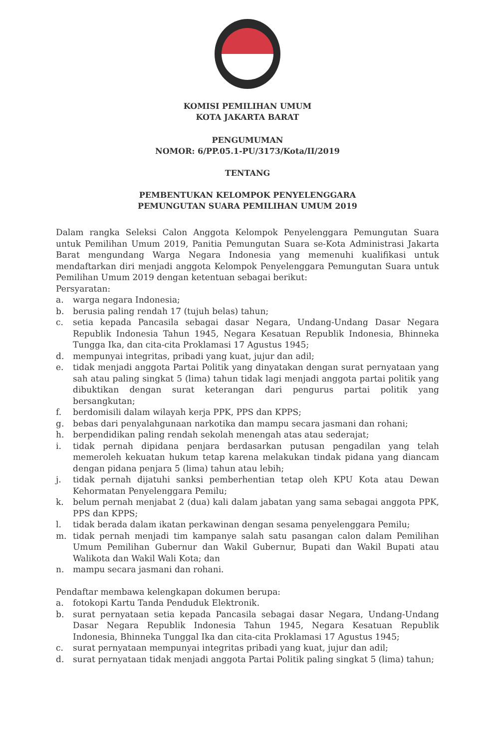KOMISI PEMILIHAN UMUM
KOTA JAKARTA BARAT
PENGUMUMAN
NOMOR: 6/PP.05.1-PU/3173/Kota/II/2019
TENTANG
PEMBENTUKAN KELOMPOK PENYELENGGARA
PEMUNGUTAN SUARA PEMILIHAN UMUM 2019
Dalam rangka Seleksi Calon Anggota Kelompok Penyelenggara Pemungutan Suara untuk Pemilihan Umum 2019, Panitia Pemungutan Suara se-Kota Administrasi Jakarta Barat mengundang Warga Negara Indonesia yang memenuhi kualifikasi untuk mendaftarkan diri menjadi anggota Kelompok Penyelenggara Pemungutan Suara untuk Pemilihan Umum 2019 dengan ketentuan sebagai berikut:
Persyaratan:
a. warga negara Indonesia;
b. berusia paling rendah 17 (tujuh belas) tahun;
c. setia kepada Pancasila sebagai dasar Negara, Undang-Undang Dasar Negara Republik Indonesia Tahun 1945, Negara Kesatuan Republik Indonesia, Bhinneka Tungga Ika, dan cita-cita Proklamasi 17 Agustus 1945;
d. mempunyai integritas, pribadi yang kuat, jujur dan adil;
e. tidak menjadi anggota Partai Politik yang dinyatakan dengan surat pernyataan yang sah atau paling singkat 5 (lima) tahun tidak lagi menjadi anggota partai politik yang dibuktikan dengan surat keterangan dari pengurus partai politik yang bersangkutan;
f. berdomisili dalam wilayah kerja PPK, PPS dan KPPS;
g. bebas dari penyalahgunaan narkotika dan mampu secara jasmani dan rohani;
h. berpendidikan paling rendah sekolah menengah atas atau sederajat;
i. tidak pernah dipidana penjara berdasarkan putusan pengadilan yang telah memeroleh kekuatan hukum tetap karena melakukan tindak pidana yang diancam dengan pidana penjara 5 (lima) tahun atau lebih;
j. tidak pernah dijatuhi sanksi pemberhentian tetap oleh KPU Kota atau Dewan Kehormatan Penyelenggara Pemilu;
k. belum pernah menjabat 2 (dua) kali dalam jabatan yang sama sebagai anggota PPK, PPS dan KPPS;
l. tidak berada dalam ikatan perkawinan dengan sesama penyelenggara Pemilu;
m. tidak pernah menjadi tim kampanye salah satu pasangan calon dalam Pemilihan Umum Pemilihan Gubernur dan Wakil Gubernur, Bupati dan Wakil Bupati atau Walikota dan Wakil Wali Kota; dan
n. mampu secara jasmani dan rohani.
Pendaftar membawa kelengkapan dokumen berupa:
a. fotokopi Kartu Tanda Penduduk Elektronik.
b. surat pernyataan setia kepada Pancasila sebagai dasar Negara, Undang-Undang Dasar Negara Republik Indonesia Tahun 1945, Negara Kesatuan Republik Indonesia, Bhinneka Tunggal Ika dan cita-cita Proklamasi 17 Agustus 1945;
c. surat pernyataan mempunyai integritas pribadi yang kuat, jujur dan adil;
d. surat pernyataan tidak menjadi anggota Partai Politik paling singkat 5 (lima) tahun;